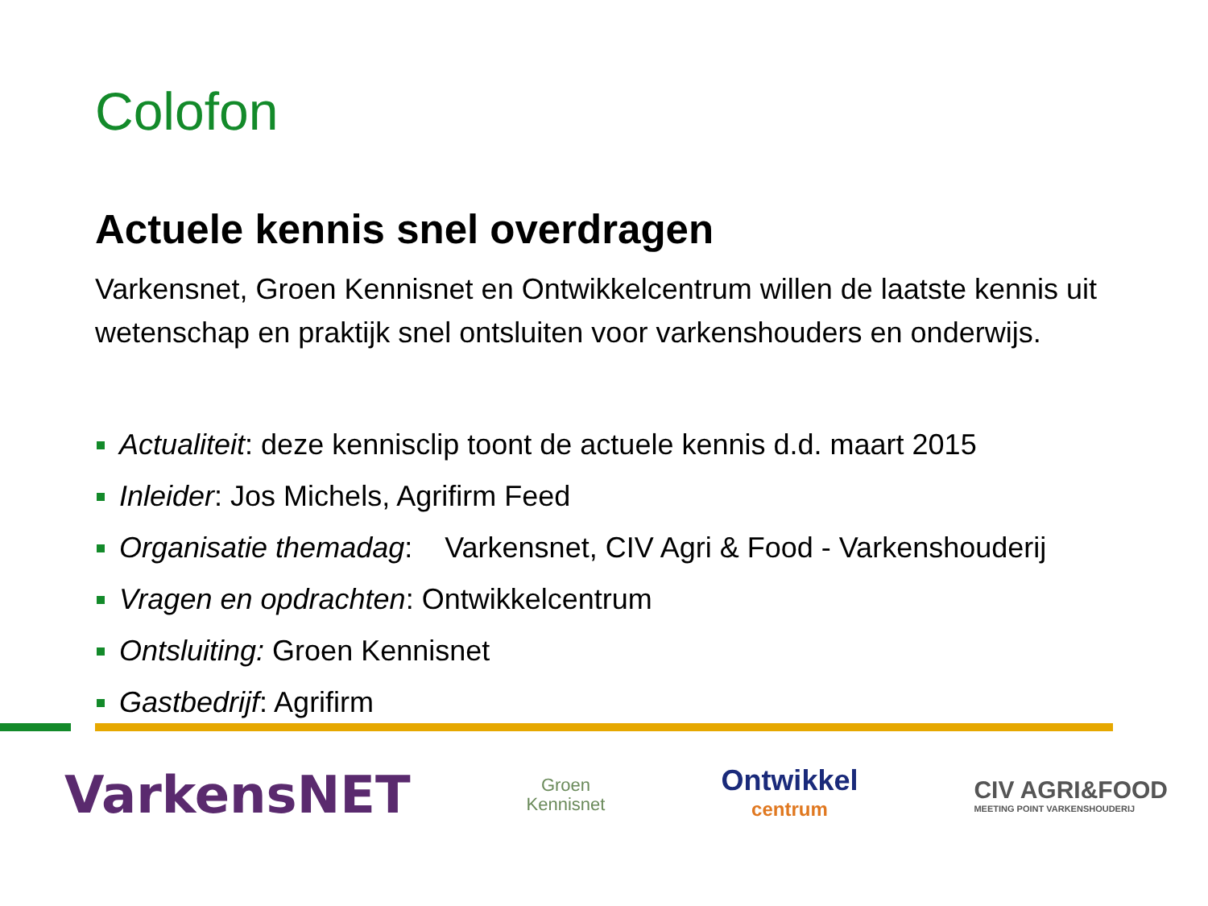Colofon
Actuele kennis snel overdragen
Varkensnet, Groen Kennisnet en Ontwikkelcentrum willen de laatste kennis uit wetenschap en praktijk snel ontsluiten voor varkenshouders en onderwijs.
Actualiteit: deze kennisclip toont de actuele kennis d.d. maart 2015
Inleider: Jos Michels, Agrifirm Feed
Organisatie themadag: Varkensnet, CIV Agri & Food - Varkenshouderij
Vragen en opdrachten: Ontwikkelcentrum
Ontsluiting: Groen Kennisnet
Gastbedrijf: Agrifirm
VarkensNET
Groen
Kennisnet
Ontwikkel
centrum
CIV AGRI&FOOD
MEETING POINT VARKENSHOUDERIJ